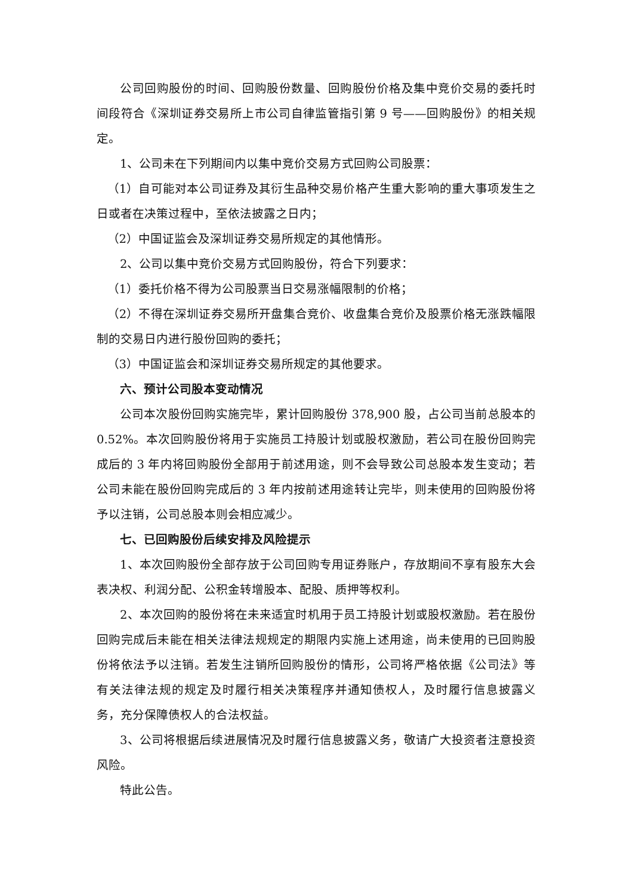公司回购股份的时间、回购股份数量、回购股份价格及集中竞价交易的委托时间段符合《深圳证券交易所上市公司自律监管指引第 9 号——回购股份》的相关规定。
1、公司未在下列期间内以集中竞价交易方式回购公司股票：
（1）自可能对本公司证券及其衍生品种交易价格产生重大影响的重大事项发生之日或者在决策过程中，至依法披露之日内；
（2）中国证监会及深圳证券交易所规定的其他情形。
2、公司以集中竞价交易方式回购股份，符合下列要求：
（1）委托价格不得为公司股票当日交易涨幅限制的价格；
（2）不得在深圳证券交易所开盘集合竞价、收盘集合竞价及股票价格无涨跌幅限制的交易日内进行股份回购的委托；
（3）中国证监会和深圳证券交易所规定的其他要求。
六、预计公司股本变动情况
公司本次股份回购实施完毕，累计回购股份 378,900 股，占公司当前总股本的 0.52%。本次回购股份将用于实施员工持股计划或股权激励，若公司在股份回购完成后的 3 年内将回购股份全部用于前述用途，则不会导致公司总股本发生变动；若公司未能在股份回购完成后的 3 年内按前述用途转让完毕，则未使用的回购股份将予以注销，公司总股本则会相应减少。
七、已回购股份后续安排及风险提示
1、本次回购股份全部存放于公司回购专用证券账户，存放期间不享有股东大会表决权、利润分配、公积金转增股本、配股、质押等权利。
2、本次回购的股份将在未来适宜时机用于员工持股计划或股权激励。若在股份回购完成后未能在相关法律法规规定的期限内实施上述用途，尚未使用的已回购股份将依法予以注销。若发生注销所回购股份的情形，公司将严格依据《公司法》等有关法律法规的规定及时履行相关决策程序并通知债权人，及时履行信息披露义务，充分保障债权人的合法权益。
3、公司将根据后续进展情况及时履行信息披露义务，敬请广大投资者注意投资风险。
特此公告。